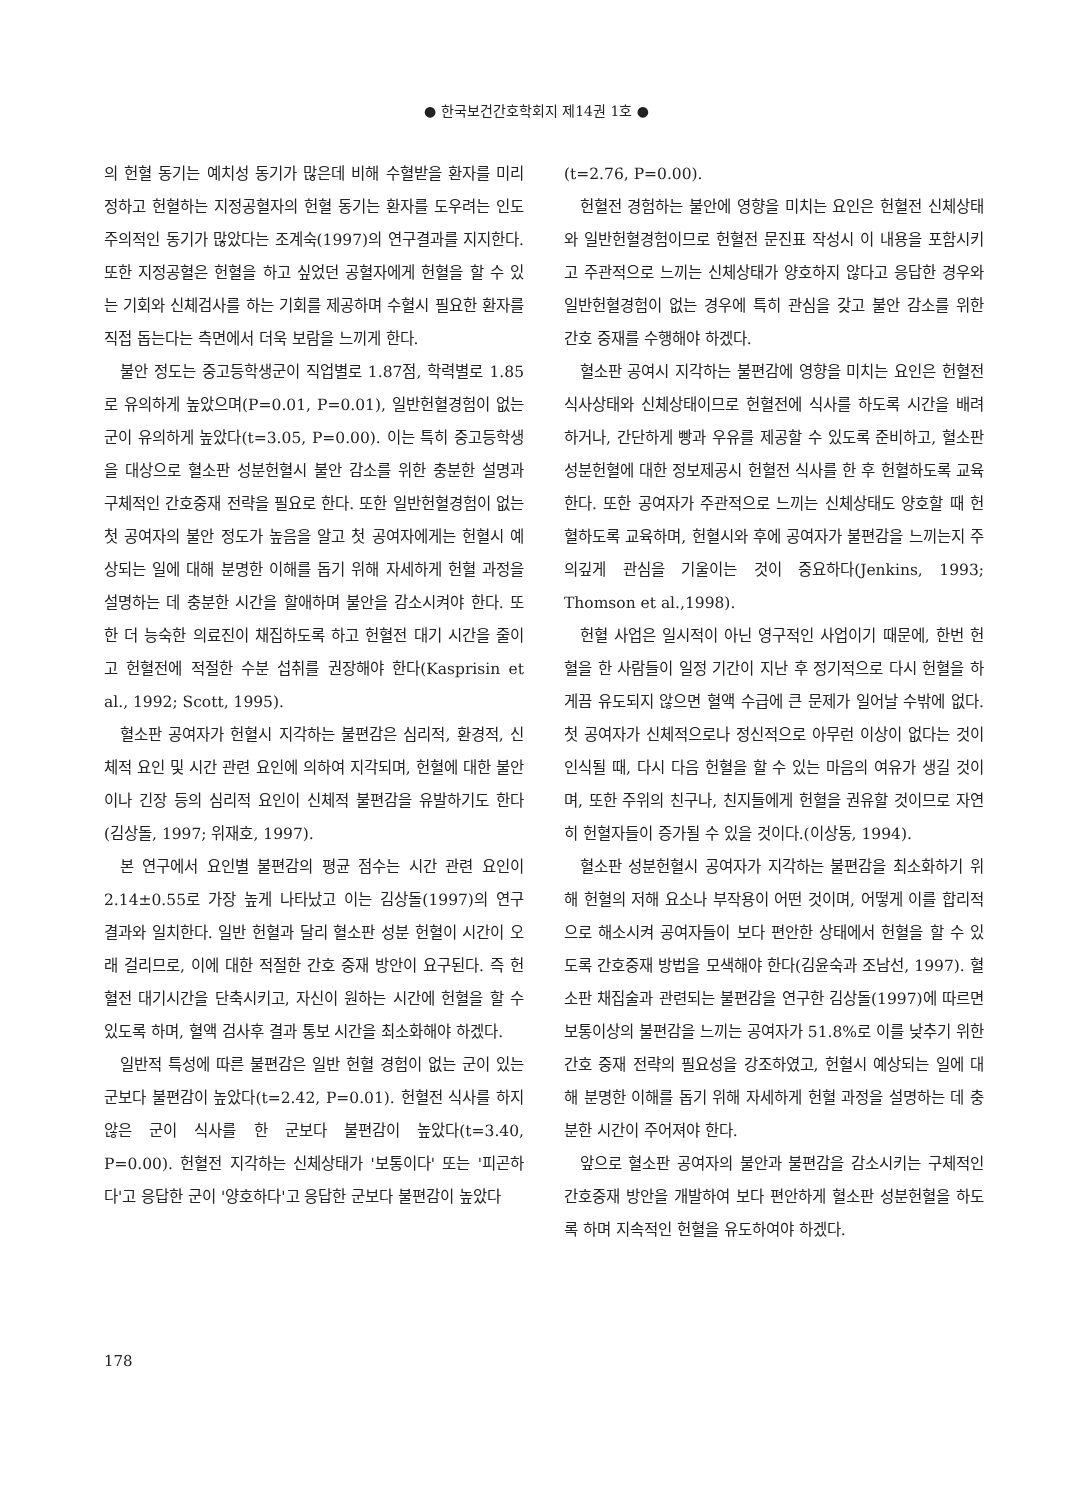● 한국보건간호학회지 제14권 1호 ●
의 헌혈 동기는 예치성 동기가 많은데 비해 수혈받을 환자를 미리 정하고 헌혈하는 지정공혈자의 헌혈 동기는 환자를 도우려는 인도주의적인 동기가 많았다는 조계숙(1997)의 연구결과를 지지한다. 또한 지정공혈은 헌혈을 하고 싶었던 공혈자에게 헌혈을 할 수 있는 기회와 신체검사를 하는 기회를 제공하며 수혈시 필요한 환자를 직접 돕는다는 측면에서 더욱 보람을 느끼게 한다.
불안 정도는 중고등학생군이 직업별로 1.87점, 학력별로 1.85로 유의하게 높았으며(P=0.01, P=0.01), 일반헌혈경험이 없는 군이 유의하게 높았다(t=3.05, P=0.00). 이는 특히 중고등학생을 대상으로 혈소판 성분헌혈시 불안 감소를 위한 충분한 설명과 구체적인 간호중재 전략을 필요로 한다. 또한 일반헌혈경험이 없는 첫 공여자의 불안 정도가 높음을 알고 첫 공여자에게는 헌혈시 예상되는 일에 대해 분명한 이해를 돕기 위해 자세하게 헌혈 과정을 설명하는 데 충분한 시간을 할애하며 불안을 감소시켜야 한다. 또한 더 능숙한 의료진이 채집하도록 하고 헌혈전 대기 시간을 줄이고 헌혈전에 적절한 수분 섭취를 권장해야 한다(Kasprisin et al., 1992; Scott, 1995).
혈소판 공여자가 헌혈시 지각하는 불편감은 심리적, 환경적, 신체적 요인 및 시간 관련 요인에 의하여 지각되며, 헌혈에 대한 불안이나 긴장 등의 심리적 요인이 신체적 불편감을 유발하기도 한다(김상돌, 1997; 위재호, 1997).
본 연구에서 요인별 불편감의 평균 점수는 시간 관련 요인이 2.14±0.55로 가장 높게 나타났고 이는 김상돌(1997)의 연구 결과와 일치한다. 일반 헌혈과 달리 혈소판 성분 헌혈이 시간이 오래 걸리므로, 이에 대한 적절한 간호 중재 방안이 요구된다. 즉 헌혈전 대기시간을 단축시키고, 자신이 원하는 시간에 헌혈을 할 수 있도록 하며, 혈액 검사후 결과 통보 시간을 최소화해야 하겠다.
일반적 특성에 따른 불편감은 일반 헌혈 경험이 없는 군이 있는 군보다 불편감이 높았다(t=2.42, P=0.01). 헌혈전 식사를 하지 않은 군이 식사를 한 군보다 불편감이 높았다(t=3.40, P=0.00). 헌혈전 지각하는 신체상태가 '보통이다' 또는 '피곤하다'고 응답한 군이 '양호하다'고 응답한 군보다 불편감이 높았다
(t=2.76, P=0.00).
헌혈전 경험하는 불안에 영향을 미치는 요인은 헌혈전 신체상태와 일반헌혈경험이므로 헌혈전 문진표 작성시 이 내용을 포함시키고 주관적으로 느끼는 신체상태가 양호하지 않다고 응답한 경우와 일반헌혈경험이 없는 경우에 특히 관심을 갖고 불안 감소를 위한 간호 중재를 수행해야 하겠다.
혈소판 공여시 지각하는 불편감에 영향을 미치는 요인은 헌혈전 식사상태와 신체상태이므로 헌혈전에 식사를 하도록 시간을 배려하거나, 간단하게 빵과 우유를 제공할 수 있도록 준비하고, 혈소판 성분헌혈에 대한 정보제공시 헌혈전 식사를 한 후 헌혈하도록 교육한다. 또한 공여자가 주관적으로 느끼는 신체상태도 양호할 때 헌혈하도록 교육하며, 헌혈시와 후에 공여자가 불편감을 느끼는지 주의깊게 관심을 기울이는 것이 중요하다(Jenkins, 1993; Thomson et al.,1998).
헌혈 사업은 일시적이 아닌 영구적인 사업이기 때문에, 한번 헌혈을 한 사람들이 일정 기간이 지난 후 정기적으로 다시 헌혈을 하게끔 유도되지 않으면 혈액 수급에 큰 문제가 일어날 수밖에 없다. 첫 공여자가 신체적으로나 정신적으로 아무런 이상이 없다는 것이 인식될 때, 다시 다음 헌혈을 할 수 있는 마음의 여유가 생길 것이며, 또한 주위의 친구나, 친지들에게 헌혈을 권유할 것이므로 자연히 헌혈자들이 증가될 수 있을 것이다.(이상동, 1994).
혈소판 성분헌혈시 공여자가 지각하는 불편감을 최소화하기 위해 헌혈의 저해 요소나 부작용이 어떤 것이며, 어떻게 이를 합리적으로 해소시켜 공여자들이 보다 편안한 상태에서 헌혈을 할 수 있도록 간호중재 방법을 모색해야 한다(김윤숙과 조남선, 1997). 혈소판 채집술과 관련되는 불편감을 연구한 김상돌(1997)에 따르면 보통이상의 불편감을 느끼는 공여자가 51.8%로 이를 낮추기 위한 간호 중재 전략의 필요성을 강조하였고, 헌혈시 예상되는 일에 대해 분명한 이해를 돕기 위해 자세하게 헌혈 과정을 설명하는 데 충분한 시간이 주어져야 한다.
앞으로 혈소판 공여자의 불안과 불편감을 감소시키는 구체적인 간호중재 방안을 개발하여 보다 편안하게 혈소판 성분헌혈을 하도록 하며 지속적인 헌혈을 유도하여야 하겠다.
178